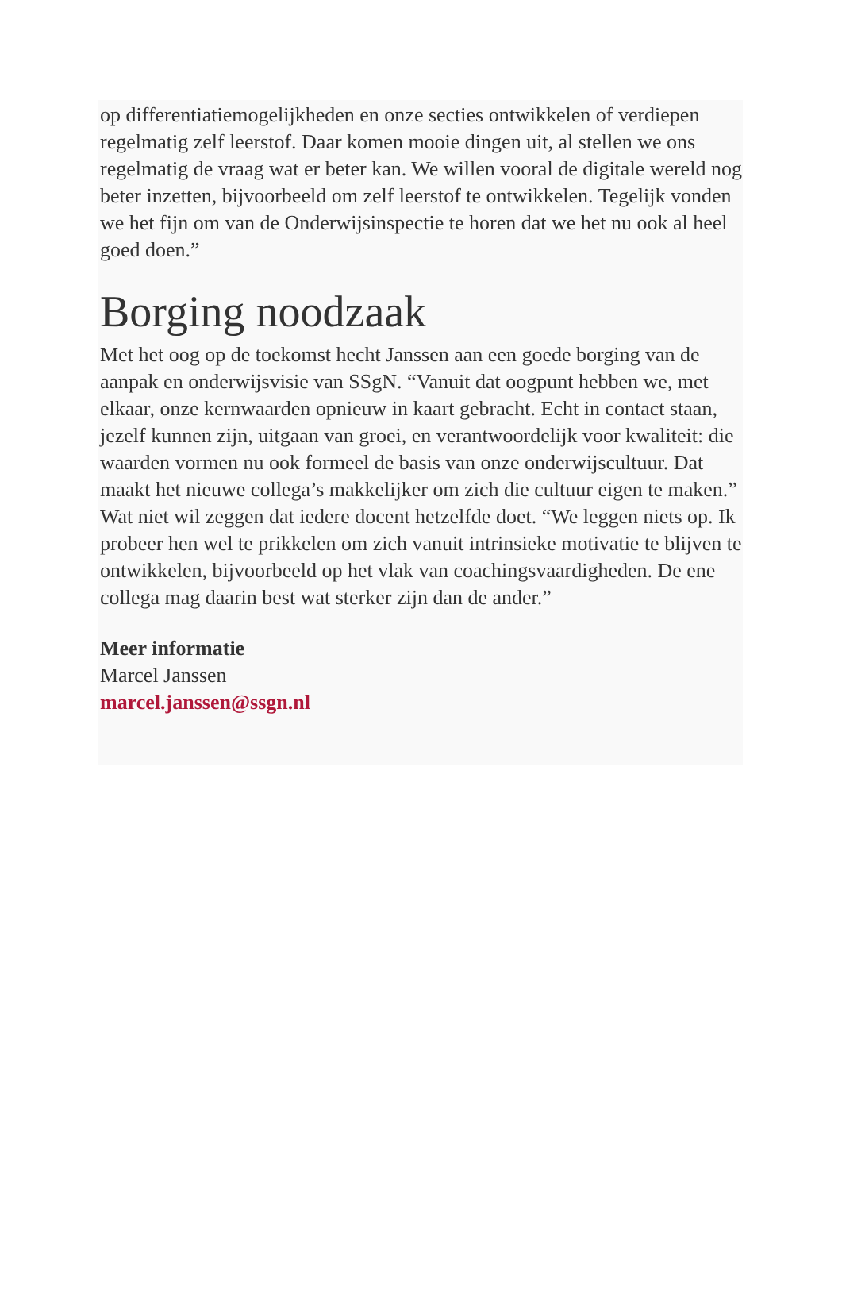op differentiatiemogelijkheden en onze secties ontwikkelen of verdiepen regelmatig zelf leerstof. Daar komen mooie dingen uit, al stellen we ons regelmatig de vraag wat er beter kan. We willen vooral de digitale wereld nog beter inzetten, bijvoorbeeld om zelf leerstof te ontwikkelen. Tegelijk vonden we het fijn om van de Onderwijsinspectie te horen dat we het nu ook al heel goed doen.”
Borging noodzaak
Met het oog op de toekomst hecht Janssen aan een goede borging van de aanpak en onderwijsvisie van SSgN. “Vanuit dat oogpunt hebben we, met elkaar, onze kernwaarden opnieuw in kaart gebracht. Echt in contact staan, jezelf kunnen zijn, uitgaan van groei, en verantwoordelijk voor kwaliteit: die waarden vormen nu ook formeel de basis van onze onderwijscultuur. Dat maakt het nieuwe collega’s makkelijker om zich die cultuur eigen te maken.” Wat niet wil zeggen dat iedere docent hetzelfde doet. “We leggen niets op. Ik probeer hen wel te prikkelen om zich vanuit intrinsieke motivatie te blijven te ontwikkelen, bijvoorbeeld op het vlak van coachingsvaardigheden. De ene collega mag daarin best wat sterker zijn dan de ander.”
Meer informatie
Marcel Janssen
marcel.janssen@ssgn.nl